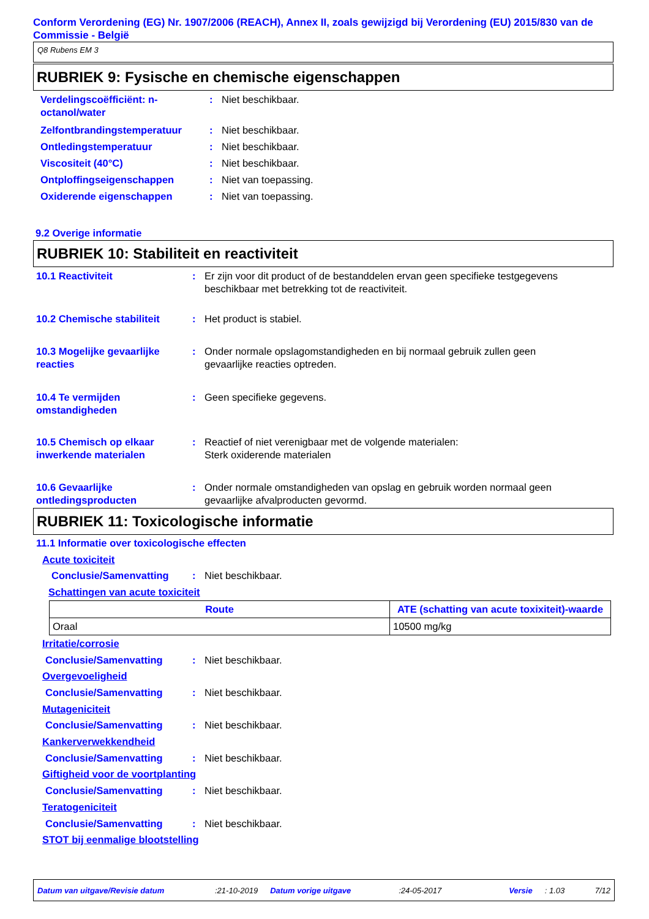Conform Verordening (EG) Nr. 1907/2006 (REACH), Annex II, zoals gewijzigd bij Verordening (EU) 2015/830 van de Commissie - België
Q8 Rubens EM 3
RUBRIEK 9: Fysische en chemische eigenschappen
Verdelingscoëfficiënt: n-octanol/water: Niet beschikbaar.
Zelfontbrandingstemperatuur: Niet beschikbaar.
Ontledingstemperatuur: Niet beschikbaar.
Viscositeit (40°C): Niet beschikbaar.
Ontploffingseigenschappen: Niet van toepassing.
Oxiderende eigenschappen: Niet van toepassing.
9.2 Overige informatie
RUBRIEK 10: Stabiliteit en reactiviteit
10.1 Reactiviteit: Er zijn voor dit product of de bestanddelen ervan geen specifieke testgegevens beschikbaar met betrekking tot de reactiviteit.
10.2 Chemische stabiliteit: Het product is stabiel.
10.3 Mogelijke gevaarlijke reacties: Onder normale opslagomstandigheden en bij normaal gebruik zullen geen gevaarlijke reacties optreden.
10.4 Te vermijden omstandigheden: Geen specifieke gegevens.
10.5 Chemisch op elkaar inwerkende materialen: Reactief of niet verenigbaar met de volgende materialen:
Sterk oxiderende materialen
10.6 Gevaarlijke ontledingsproducten: Onder normale omstandigheden van opslag en gebruik worden normaal geen gevaarlijke afvalproducten gevormd.
RUBRIEK 11: Toxicologische informatie
11.1 Informatie over toxicologische effecten
Acute toxiciteit
Conclusie/Samenvatting: Niet beschikbaar.
Schattingen van acute toxiciteit
| Route | ATE (schatting van acute toxixiteit)-waarde |
| --- | --- |
| Oraal | 10500 mg/kg |
Irritatie/corrosie
Conclusie/Samenvatting: Niet beschikbaar.
Overgevoeligheid
Conclusie/Samenvatting: Niet beschikbaar.
Mutageniciteit
Conclusie/Samenvatting: Niet beschikbaar.
Kankerverwekkendheid
Conclusie/Samenvatting: Niet beschikbaar.
Giftigheid voor de voortplanting
Conclusie/Samenvatting: Niet beschikbaar.
Teratogeniciteit
Conclusie/Samenvatting: Niet beschikbaar.
STOT bij eenmalige blootstelling
Datum van uitgave/Revisie datum:21-10-2019 Datum vorige uitgave:24-05-2017 Versie: 1.03 7/12